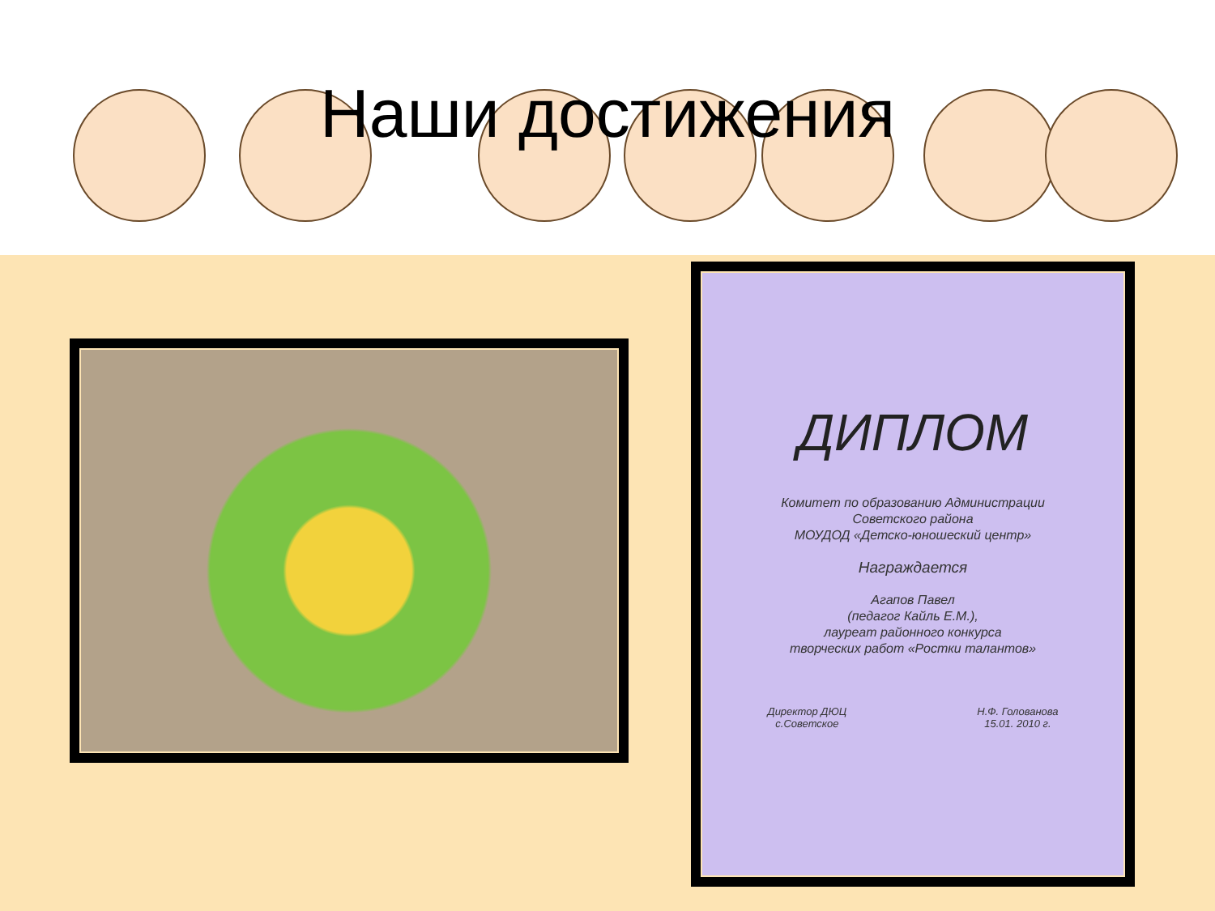Наши достижения
ДИПЛОМ
Комитет по образованию Администрации
Советского района
МОУДОД «Детско-юношеский центр»
Награждается
Агапов Павел
(педагог Кайль Е.М.),
лауреат районного конкурса
творческих работ «Ростки талантов»
Директор ДЮЦ
с.Советское Н.Ф. Голованова
15.01. 2010 г.